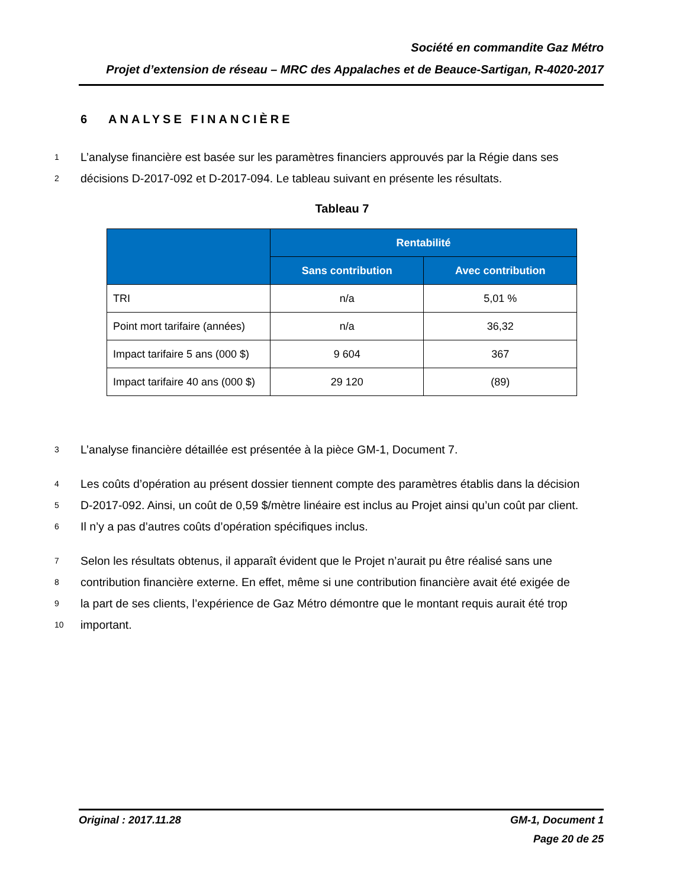Société en commandite Gaz Métro
Projet d’extension de réseau – MRC des Appalaches et de Beauce-Sartigan, R-4020-2017
6 ANALYSE FINANCIÈRE
1 L’analyse financière est basée sur les paramètres financiers approuvés par la Régie dans ses
2 décisions D-2017-092 et D-2017-094. Le tableau suivant en présente les résultats.
Tableau 7
| | Rentabilité | |
| --- | --- | --- |
| | Sans contribution | Avec contribution |
| TRI | n/a | 5,01 % |
| Point mort tarifaire (années) | n/a | 36,32 |
| Impact tarifaire 5 ans (000 $) | 9 604 | 367 |
| Impact tarifaire 40 ans (000 $) | 29 120 | (89) |
3 L’analyse financière détaillée est présentée à la pièce GM-1, Document 7.
4 Les coûts d’opération au présent dossier tiennent compte des paramètres établis dans la décision
5 D-2017-092. Ainsi, un coût de 0,59 $/mètre linéaire est inclus au Projet ainsi qu’un coût par client.
6 Il n’y a pas d’autres coûts d’opération spécifiques inclus.
7 Selon les résultats obtenus, il apparaît évident que le Projet n’aurait pu être réalisé sans une
8 contribution financière externe. En effet, même si une contribution financière avait été exigée de
9 la part de ses clients, l’expérience de Gaz Métro démontre que le montant requis aurait été trop
10 important.
Original : 2017.11.28 GM-1, Document 1
Page 20 de 25